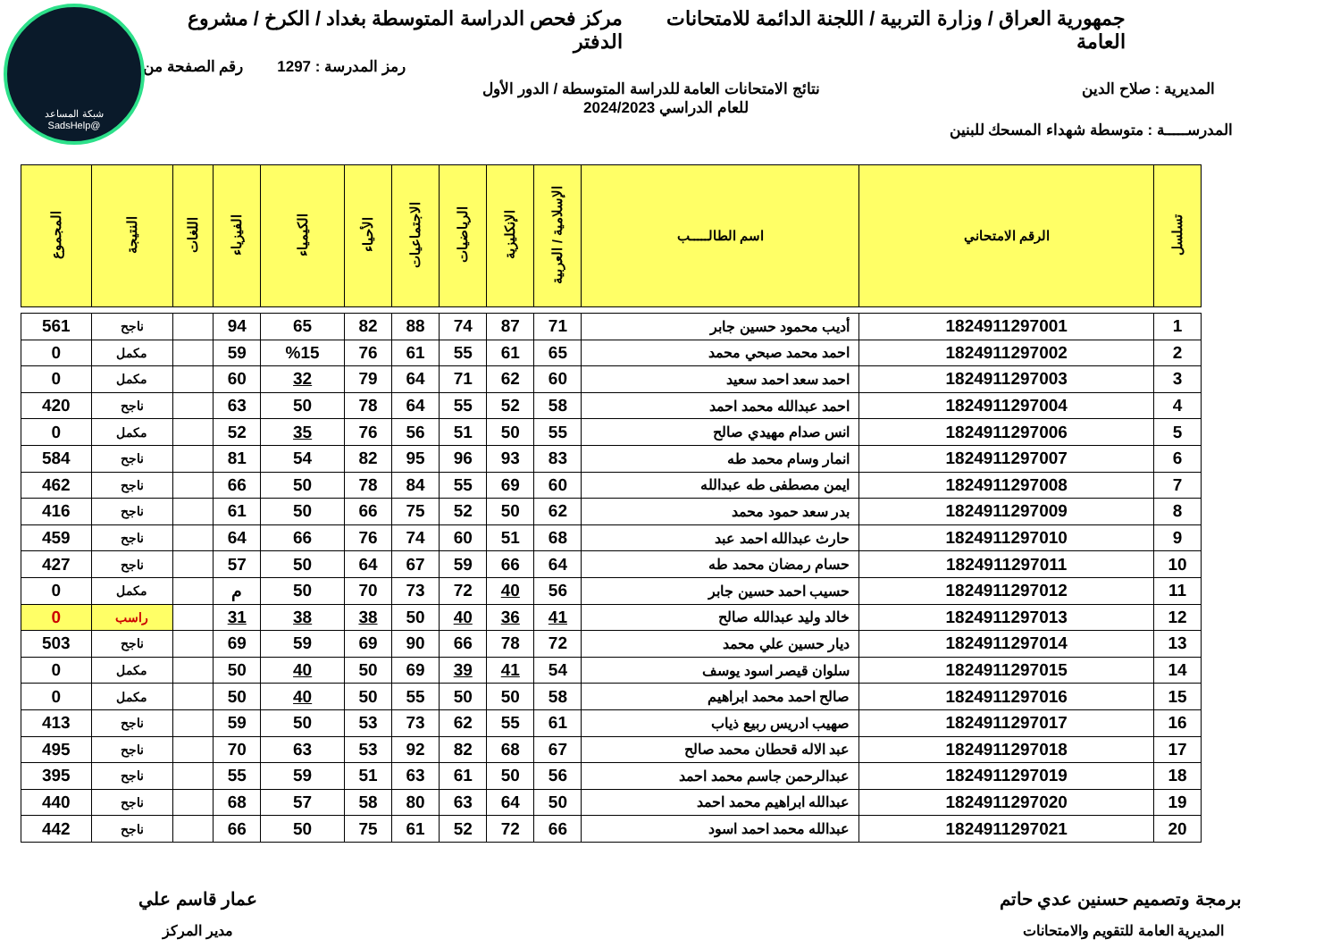شبكة المساعد
@SadsHelp
جمهورية العراق / وزارة التربية / اللجنة الدائمة للامتحانات العامة مركز فحص الدراسة المتوسطة بغداد / الكرخ / مشروع الدفتر
رمز المدرسة : 1297 رقم الصفحة من
المديرية : صلاح الدين نتائج الامتحانات العامة للدراسة المتوسطة / الدور الأول
للعام الدراسي 2024/2023
المدرســـــة : متوسطة شهداء المسحك للبنين
| تسلسل | الرقم الامتحاني | اسم الطالـــــب | الإسلامية / العربية | الإنكليزية | الرياضيات | الاجتماعيات | الأحياء | الكيمياء | الفيزياء | اللغات | النتيجة | المجموع |
| --- | --- | --- | --- | --- | --- | --- | --- | --- | --- | --- | --- | --- |
| 1 | 1824911297001 | أديب محمود حسين جابر | 71 | 87 | 74 | 88 | 82 | 65 | 94 | | ناجح | 561 |
| 2 | 1824911297002 | احمد محمد صبحي محمد | 65 | 61 | 55 | 61 | 76 | %15 | 59 | | مكمل | 0 |
| 3 | 1824911297003 | احمد سعد احمد سعيد | 60 | 62 | 71 | 64 | 79 | 32 | 60 | | مكمل | 0 |
| 4 | 1824911297004 | احمد عبدالله محمد احمد | 58 | 52 | 55 | 64 | 78 | 50 | 63 | | ناجح | 420 |
| 5 | 1824911297006 | انس صدام مهيدي صالح | 55 | 50 | 51 | 56 | 76 | 35 | 52 | | مكمل | 0 |
| 6 | 1824911297007 | انمار وسام محمد طه | 83 | 93 | 96 | 95 | 82 | 54 | 81 | | ناجح | 584 |
| 7 | 1824911297008 | ايمن مصطفى طه عبدالله | 60 | 69 | 55 | 84 | 78 | 50 | 66 | | ناجح | 462 |
| 8 | 1824911297009 | بدر سعد حمود محمد | 62 | 50 | 52 | 75 | 66 | 50 | 61 | | ناجح | 416 |
| 9 | 1824911297010 | حارث عبدالله احمد عبد | 68 | 51 | 60 | 74 | 76 | 66 | 64 | | ناجح | 459 |
| 10 | 1824911297011 | حسام رمضان محمد طه | 64 | 66 | 59 | 67 | 64 | 50 | 57 | | ناجح | 427 |
| 11 | 1824911297012 | حسيب احمد حسين جابر | 56 | 40 | 72 | 73 | 70 | 50 | م | | مكمل | 0 |
| 12 | 1824911297013 | خالد وليد عبدالله صالح | 41 | 36 | 40 | 50 | 38 | 38 | 31 | | راسب | 0 |
| 13 | 1824911297014 | ديار حسين علي محمد | 72 | 78 | 66 | 90 | 69 | 59 | 69 | | ناجح | 503 |
| 14 | 1824911297015 | سلوان قيصر اسود يوسف | 54 | 41 | 39 | 69 | 50 | 40 | 50 | | مكمل | 0 |
| 15 | 1824911297016 | صالح احمد محمد ابراهيم | 58 | 50 | 50 | 55 | 50 | 40 | 50 | | مكمل | 0 |
| 16 | 1824911297017 | صهيب ادريس ربيع ذياب | 61 | 55 | 62 | 73 | 53 | 50 | 59 | | ناجح | 413 |
| 17 | 1824911297018 | عبد الاله قحطان محمد صالح | 67 | 68 | 82 | 92 | 53 | 63 | 70 | | ناجح | 495 |
| 18 | 1824911297019 | عبدالرحمن جاسم محمد احمد | 56 | 50 | 61 | 63 | 51 | 59 | 55 | | ناجح | 395 |
| 19 | 1824911297020 | عبدالله ابراهيم محمد احمد | 50 | 64 | 63 | 80 | 58 | 57 | 68 | | ناجح | 440 |
| 20 | 1824911297021 | عبدالله محمد احمد اسود | 66 | 72 | 52 | 61 | 75 | 50 | 66 | | ناجح | 442 |
برمجة وتصميم حسنين عدي حاتم
المديرية العامة للتقويم والامتحانات
عمار قاسم علي
مدير المركز